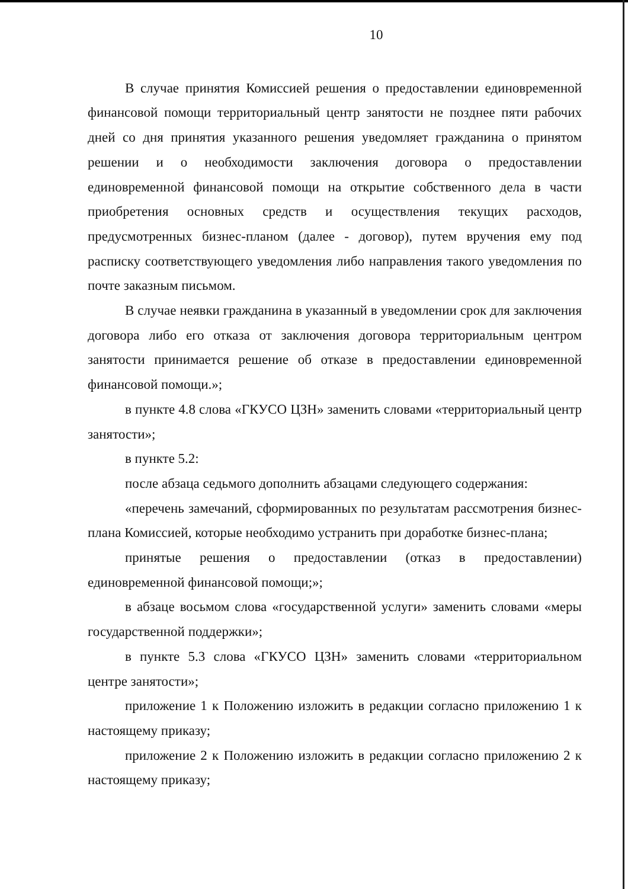10
В случае принятия Комиссией решения о предоставлении единовременной финансовой помощи территориальный центр занятости не позднее пяти рабочих дней со дня принятия указанного решения уведомляет гражданина о принятом решении и о необходимости заключения договора о предоставлении единовременной финансовой помощи на открытие собственного дела в части приобретения основных средств и осуществления текущих расходов, предусмотренных бизнес-планом (далее - договор), путем вручения ему под расписку соответствующего уведомления либо направления такого уведомления по почте заказным письмом.
В случае неявки гражданина в указанный в уведомлении срок для заключения договора либо его отказа от заключения договора территориальным центром занятости принимается решение об отказе в предоставлении единовременной финансовой помощи.»;
в пункте 4.8 слова «ГКУСО ЦЗН» заменить словами «территориальный центр занятости»;
в пункте 5.2:
после абзаца седьмого дополнить абзацами следующего содержания:
«перечень замечаний, сформированных по результатам рассмотрения бизнес-плана Комиссией, которые необходимо устранить при доработке бизнес-плана;
принятые решения о предоставлении (отказ в предоставлении) единовременной финансовой помощи;»;
в абзаце восьмом слова «государственной услуги» заменить словами «меры государственной поддержки»;
в пункте 5.3 слова «ГКУСО ЦЗН» заменить словами «территориальном центре занятости»;
приложение 1 к Положению изложить в редакции согласно приложению 1 к настоящему приказу;
приложение 2 к Положению изложить в редакции согласно приложению 2 к настоящему приказу;